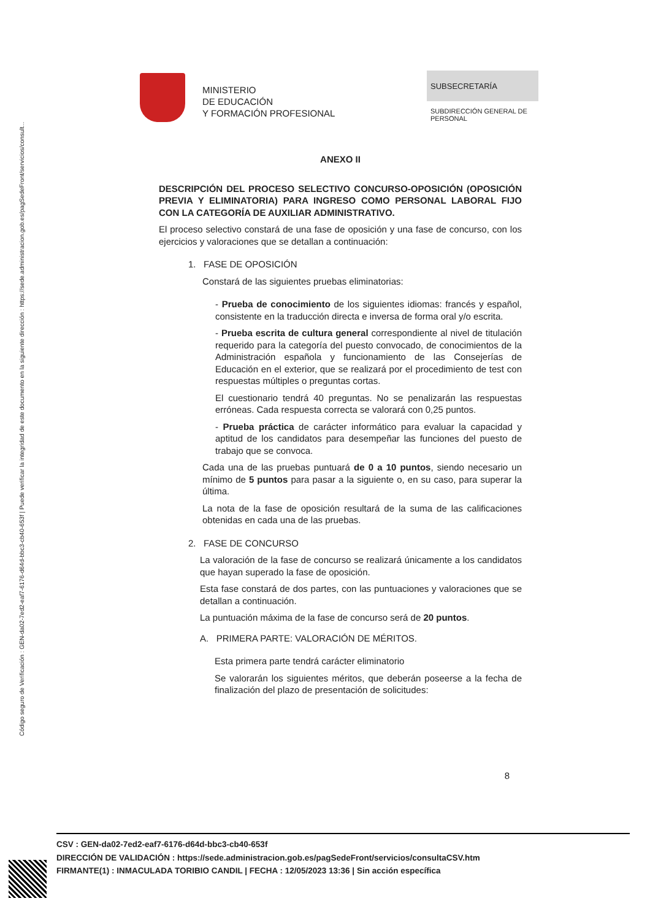Código seguro de Verificación : GEN-da02-7ed2-eaf7-6176-d64d-bbc3-cb40-653f | Puede verificar la integridad de este documento en la siguiente dirección : https://sede.administracion.gob.es/pagSedeFront/servicios/consult...
MINISTERIO
DE EDUCACIÓN
Y FORMACIÓN PROFESIONAL
SUBSECRETARÍA
SUBDIRECCIÓN GENERAL DE PERSONAL
ANEXO II
DESCRIPCIÓN DEL PROCESO SELECTIVO CONCURSO-OPOSICIÓN (OPOSICIÓN PREVIA Y ELIMINATORIA) PARA INGRESO COMO PERSONAL LABORAL FIJO CON LA CATEGORÍA DE AUXILIAR ADMINISTRATIVO.
El proceso selectivo constará de una fase de oposición y una fase de concurso, con los ejercicios y valoraciones que se detallan a continuación:
1. FASE DE OPOSICIÓN
Constará de las siguientes pruebas eliminatorias:
- Prueba de conocimiento de los siguientes idiomas: francés y español, consistente en la traducción directa e inversa de forma oral y/o escrita.
- Prueba escrita de cultura general correspondiente al nivel de titulación requerido para la categoría del puesto convocado, de conocimientos de la Administración española y funcionamiento de las Consejerías de Educación en el exterior, que se realizará por el procedimiento de test con respuestas múltiples o preguntas cortas.
El cuestionario tendrá 40 preguntas. No se penalizarán las respuestas erróneas. Cada respuesta correcta se valorará con 0,25 puntos.
- Prueba práctica de carácter informático para evaluar la capacidad y aptitud de los candidatos para desempeñar las funciones del puesto de trabajo que se convoca.
Cada una de las pruebas puntuará de 0 a 10 puntos, siendo necesario un mínimo de 5 puntos para pasar a la siguiente o, en su caso, para superar la última.
La nota de la fase de oposición resultará de la suma de las calificaciones obtenidas en cada una de las pruebas.
2. FASE DE CONCURSO
La valoración de la fase de concurso se realizará únicamente a los candidatos que hayan superado la fase de oposición.
Esta fase constará de dos partes, con las puntuaciones y valoraciones que se detallan a continuación.
La puntuación máxima de la fase de concurso será de 20 puntos.
A. PRIMERA PARTE: VALORACIÓN DE MÉRITOS.
Esta primera parte tendrá carácter eliminatorio
Se valorarán los siguientes méritos, que deberán poseerse a la fecha de finalización del plazo de presentación de solicitudes:
8
CSV : GEN-da02-7ed2-eaf7-6176-d64d-bbc3-cb40-653f
DIRECCIÓN DE VALIDACIÓN : https://sede.administracion.gob.es/pagSedeFront/servicios/consultaCSV.htm
FIRMANTE(1) : INMACULADA TORIBIO CANDIL | FECHA : 12/05/2023 13:36 | Sin acción específica